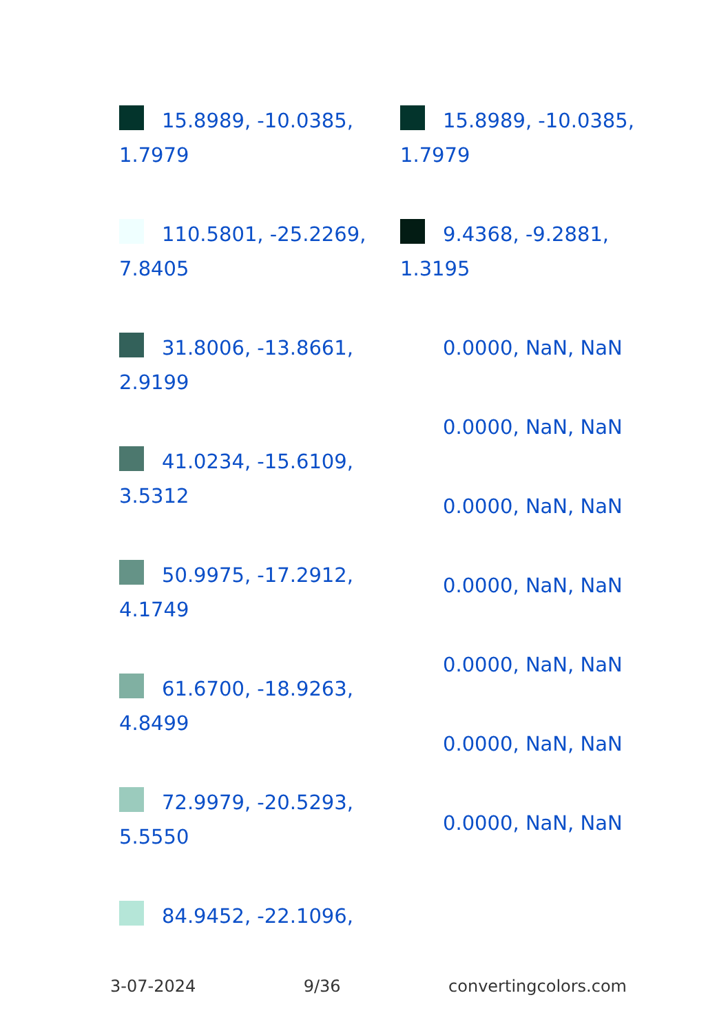15.8989, -10.0385, 1.7979
110.5801, -25.2269, 7.8405
31.8006, -13.8661, 2.9199
41.0234, -15.6109, 3.5312
50.9975, -17.2912, 4.1749
61.6700, -18.9263, 4.8499
72.9979, -20.5293, 5.5550
84.9452, -22.1096,
15.8989, -10.0385, 1.7979
9.4368, -9.2881, 1.3195
0.0000, NaN, NaN
0.0000, NaN, NaN
0.0000, NaN, NaN
0.0000, NaN, NaN
0.0000, NaN, NaN
0.0000, NaN, NaN
0.0000, NaN, NaN
3-07-2024 9/36 convertingcolors.com